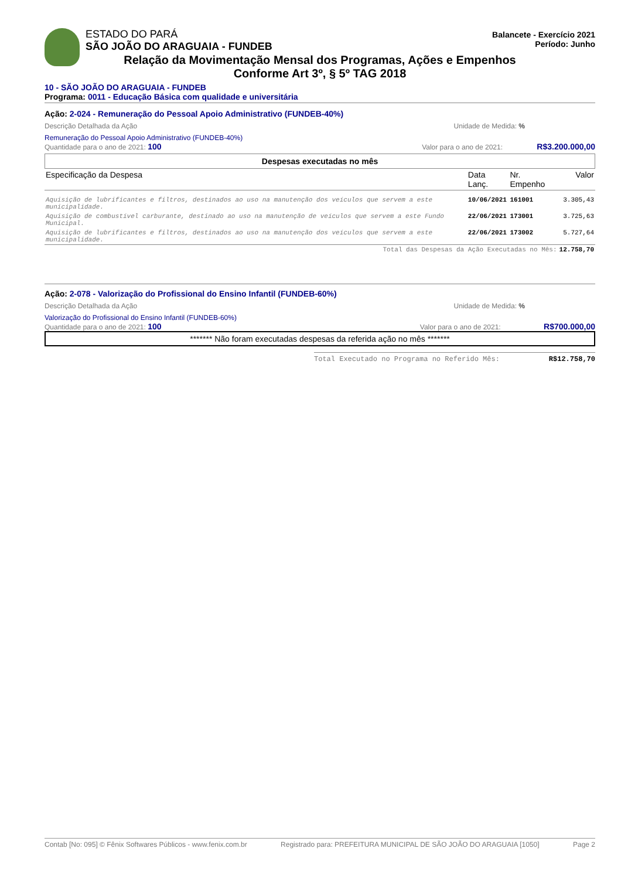ESTADO DO PARÁ Balancete - Exercício 2021
Período: Junho
SÃO JOÃO DO ARAGUAIA - FUNDEB
Relação da Movimentação Mensal dos Programas, Ações e Empenhos
Conforme Art 3º, § 5º TAG 2018
10 - SÃO JOÃO DO ARAGUAIA - FUNDEB
Programa: 0011 - Educação Básica com qualidade e universitária
Ação: 2-024 - Remuneração do Pessoal Apoio Administrativo (FUNDEB-40%)
Descrição Detalhada da Ação Unidade de Medida: %
Remuneração do Pessoal Apoio Administrativo (FUNDEB-40%)
Quantidade para o ano de 2021: 100 Valor para o ano de 2021: R$3.200.000,00
Despesas executadas no mês
| Especificação da Despesa | Data Lanç. | Nr. Empenho | Valor |
| Aquisição de lubrificantes e filtros, destinados ao uso na manutenção dos veículos que servem a este municipalidade. | 10/06/2021 | 161001 | 3.305,43 |
| Aquisição de combustível carburante, destinado ao uso na manutenção de veículos que servem a este Fundo Municipal. | 22/06/2021 | 173001 | 3.725,63 |
| Aquisição de lubrificantes e filtros, destinados ao uso na manutenção dos veículos que servem a este municipalidade. | 22/06/2021 | 173002 | 5.727,64 |
| Total das Despesas da Ação Executadas no Mês: | | | 12.758,70 |
Ação: 2-078 - Valorização do Profissional do Ensino Infantil (FUNDEB-60%)
Descrição Detalhada da Ação Unidade de Medida: %
Valorização do Profissional do Ensino Infantil (FUNDEB-60%)
Quantidade para o ano de 2021: 100 Valor para o ano de 2021: R$700.000,00
******* Não foram executadas despesas da referida ação no mês *******
Total Executado no Programa no Referido Mês: R$12.758,70
Contab [No: 095] © Fênix Softwares Públicos - www.fenix.com.br Registrado para: PREFEITURA MUNICIPAL DE SÃO JOÃO DO ARAGUAIA [1050] Page 2